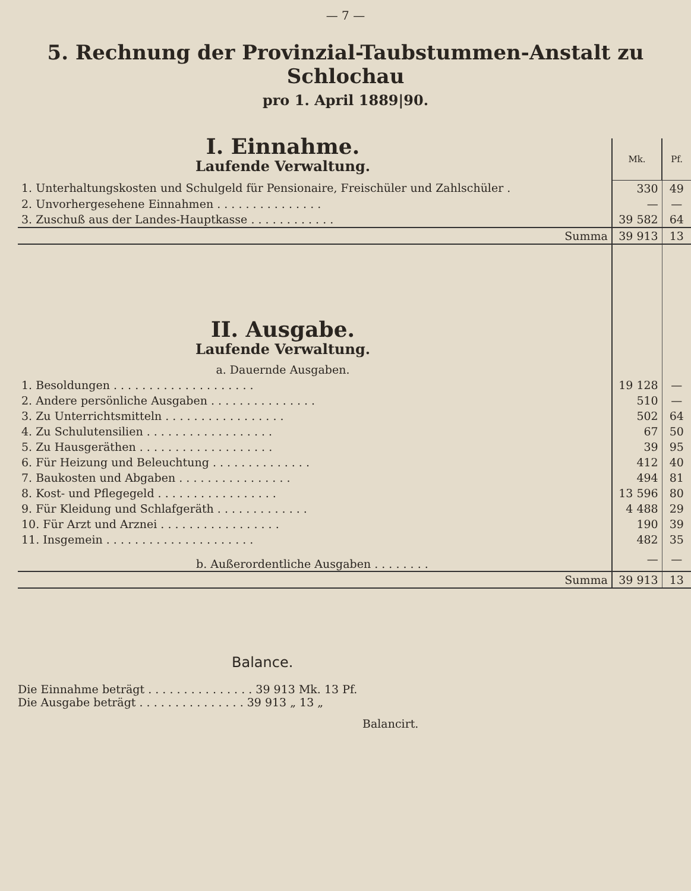— 7 —
5. Rechnung der Provinzial-Taubstummen-Anstalt zu Schlochau
pro 1. April 1889|90.
| I. Einnahme. Laufende Verwaltung. | Mk. | Pf. |
| 1. Unterhaltungskosten und Schulgeld für Pensionaire, Freischüler und Zahlschüler . | 330 | 49 |
| 2. Unvorhergesehene Einnahmen . . . . . . . . . . . . . . . | — | — |
| 3. Zuschuß aus der Landes-Hauptkasse . . . . . . . . . . . . | 39 582 | 64 |
| Summa | 39 913 | 13 |
| II. Ausgabe. Laufende Verwaltung. a. Dauernde Ausgaben. | | |
| 1. Besoldungen . . . . . . . . . . . . . . . . . . . . | 19 128 | — |
| 2. Andere persönliche Ausgaben . . . . . . . . . . . . . . . | 510 | — |
| 3. Zu Unterrichtsmitteln . . . . . . . . . . . . . . . . . | 502 | 64 |
| 4. Zu Schulutensilien . . . . . . . . . . . . . . . . . . | 67 | 50 |
| 5. Zu Hausgeräthen . . . . . . . . . . . . . . . . . . . | 39 | 95 |
| 6. Für Heizung und Beleuchtung . . . . . . . . . . . . . . | 412 | 40 |
| 7. Baukosten und Abgaben . . . . . . . . . . . . . . . . | 494 | 81 |
| 8. Kost- und Pflegegeld . . . . . . . . . . . . . . . . . | 13 596 | 80 |
| 9. Für Kleidung und Schlafgeräth . . . . . . . . . . . . . | 4 488 | 29 |
| 10. Für Arzt und Arznei . . . . . . . . . . . . . . . . . | 190 | 39 |
| 11. Insgemein . . . . . . . . . . . . . . . . . . . . . | 482 | 35 |
| b. Außerordentliche Ausgaben . . . . . . . . | — | — |
| Summa | 39 913 | 13 |
Balance.
Die Einnahme beträgt . . . . . . . . . . . . . . . 39 913 Mk. 13 Pf.
Die Ausgabe beträgt . . . . . . . . . . . . . . . 39 913 „ 13 „
Balancirt.